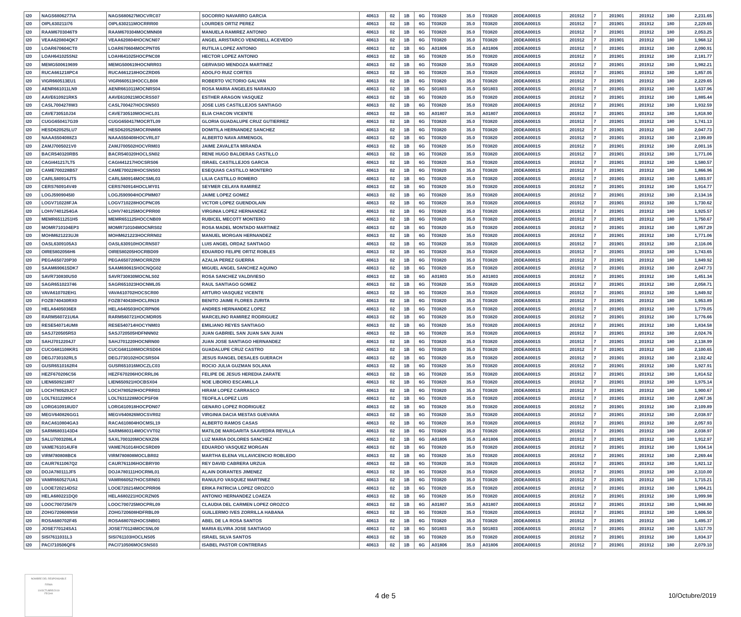| I20 | NAGS6806277IA | NAGS680627MOCVRC07 | SOCORRO NAVARRO GARCIA | 40613 | 02 | 1B | 6G | T03820 | 35.0 | T03820 | 20DEA0001S | 201912 | 7 | 201901 | 201912 | 180 | 2,231.65 |
| I20 | OIPL630211I76 | OIPL630211MOCRRR00 | LOURDES ORTIZ PEREZ | 40613 | 02 | 1B | 6G | T03820 | 35.0 | T03820 | 20DEA0001S | 201912 | 7 | 201901 | 201912 | 180 | 2,229.65 |
| I20 | RAAM6703046T9 | RAAM670304MOCMNN08 | MANUELA RAMIREZ ANTONIO | 40613 | 02 | 1B | 6G | T03820 | 35.0 | T03820 | 20DEA0001S | 201912 | 7 | 201901 | 201912 | 180 | 2,053.25 |
| I20 | VEAA620804QK7 | VEAA620804HOCNCN07 | ANGEL ARISTARCO VENDRELL ACEVEDO | 40613 | 02 | 1B | 6G | T03820 | 35.0 | T03820 | 20DEA0001S | 201912 | 7 | 201901 | 201912 | 180 | 1,968.12 |
| I20 | LOAR670604CT0 | LOAR670604MOCPNT05 | RUTILIA LOPEZ ANTONIO | 40613 | 02 | 1B | 6G | A01806 | 35.0 | A01806 | 20DEA0001S | 201912 | 7 | 201901 | 201912 | 180 | 2,090.91 |
| I20 | LOAH641025SN2 | LOAH641025HOCPNC08 | HECTOR LOPEZ ANTONIO | 40613 | 02 | 1B | 6G | T03820 | 35.0 | T03820 | 20DEA0001S | 201912 | 7 | 201901 | 201912 | 180 | 2,181.77 |
| I20 | MEMG500619699 | MEMG500619HOCNRR03 | GERVASIO MENDOZA MARTINEZ | 40613 | 02 | 1B | 6G | T03820 | 35.0 | T03820 | 20DEA0001S | 201912 | 7 | 201901 | 201912 | 180 | 1,982.21 |
| I20 | RUCA661218PC4 | RUCA661218HOCZRD05 | ADOLFO RUIZ CORTES | 40613 | 02 | 1B | 6G | T03820 | 35.0 | T03820 | 20DEA0001S | 201912 | 7 | 201901 | 201912 | 180 | 1,857.05 |
| I20 | VIGR660513EU1 | VIGR660513HOCCLB08 | ROBERTO VICTORIO GALVAN | 40613 | 02 | 1B | 6G | T03820 | 35.0 | T03820 | 20DEA0001S | 201912 | 7 | 201901 | 201912 | 180 | 2,229.65 |
| I20 | AENR661011LN9 | AENR661011MOCNRS04 | ROSA MARIA ANGELES NARANJO | 40613 | 02 | 1B | 6G | S01803 | 35.0 | S01803 | 20DEA0001S | 201912 | 7 | 201901 | 201912 | 180 | 1,637.96 |
| I20 | AAVE610921RK5 | AAVE610921MOCRSS07 | ESTHER ARAGON VASQUEZ | 40613 | 02 | 1B | 6G | T03820 | 35.0 | T03820 | 20DEA0001S | 201912 | 7 | 201901 | 201912 | 180 | 1,885.44 |
| I20 | CASL7004278W3 | CASL700427HOCSNS03 | JOSE LUIS CASTILLEJOS SANTIAGO | 40613 | 02 | 1B | 6G | T03820 | 35.0 | T03820 | 20DEA0001S | 201912 | 7 | 201901 | 201912 | 180 | 1,932.59 |
| I20 | CAVE730510J34 | CAVE730510MOCHCL01 | ELIA CHACON VICENTE | 40613 | 02 | 1B | 6G | A01807 | 35.0 | A01807 | 20DEA0001S | 201912 | 7 | 201901 | 201912 | 180 | 1,818.90 |
| I20 | CUGG650417G39 | CUGG650417MOCRTL09 | GLORIA GUADALUPE CRUZ GUTIERREZ | 40613 | 02 | 1B | 6G | T03820 | 35.0 | T03820 | 20DEA0001S | 201912 | 7 | 201901 | 201912 | 180 | 1,741.13 |
| I20 | HESD620525LU7 | HESD620525MOCRNM06 | DOMITILA HERNANDEZ SANCHEZ | 40613 | 02 | 1B | 6G | T03820 | 35.0 | T03820 | 20DEA0001S | 201912 | 7 | 201901 | 201912 | 180 | 2,047.73 |
| I20 | NAAA5504088Z3 | NAAA550408HOCVRL07 | ALBERTO NAVA ARMENGOL | 40613 | 02 | 1B | 6G | T03820 | 35.0 | T03820 | 20DEA0001S | 201912 | 7 | 201901 | 201912 | 180 | 2,199.89 |
| I20 | ZAMJ7005021V0 | ZAMJ700502HOCVRM03 | JAIME ZAVALETA MIRANDA | 40613 | 02 | 1B | 6G | T03820 | 35.0 | T03820 | 20DEA0001S | 201912 | 7 | 201901 | 201912 | 180 | 2,001.16 |
| I20 | BACR540320RB5 | BACR540320HOCLSN02 | RENE HUGO BALDERAS CASTILLO | 40613 | 02 | 1B | 6G | T03820 | 35.0 | T03820 | 20DEA0001S | 201912 | 7 | 201901 | 201912 | 180 | 1,771.06 |
| I20 | CAGI441217LT5 | CAGI441217HOCSRS06 | ISRAEL CASTILLEJOS GARCIA | 40613 | 02 | 1B | 6G | T03820 | 35.0 | T03820 | 20DEA0001S | 201912 | 7 | 201901 | 201912 | 180 | 1,580.57 |
| I20 | CAME700228B57 | CAME700228HOCSNS03 | ESEQUIAS CASTILLO MONTERO | 40613 | 02 | 1B | 6G | T03820 | 35.0 | T03820 | 20DEA0001S | 201912 | 7 | 201901 | 201912 | 180 | 1,866.96 |
| I20 | CARL580914JT5 | CARL580914MOCSML03 | LILIA CASTILLO ROMERO | 40613 | 02 | 1B | 6G | T03820 | 35.0 | T03820 | 20DEA0001S | 201912 | 7 | 201901 | 201912 | 180 | 1,693.97 |
| I20 | CERS760914V49 | CERS760914HOCLMY01 | SEYMER CELAYA RAMIREZ | 40613 | 02 | 1B | 6G | T03820 | 35.0 | T03820 | 20DEA0001S | 201912 | 7 | 201901 | 201912 | 180 | 1,914.77 |
| I20 | LOGJ5909045I0 | LOGJ590904HOCPMM07 | JAIME LOPEZ GOMEZ | 40613 | 02 | 1B | 6G | T03820 | 35.0 | T03820 | 20DEA0001S | 201912 | 7 | 201901 | 201912 | 180 | 2,134.16 |
| I20 | LOGV710228FJA | LOGV710228HOCPNC05 | VICTOR LOPEZ GUENDOLAIN | 40613 | 02 | 1B | 6G | T03820 | 35.0 | T03820 | 20DEA0001S | 201912 | 7 | 201901 | 201912 | 180 | 1,730.62 |
| I20 | LOHV7401254GA | LOHV740125MOCPRR00 | VIRGINIA LOPEZ HERNANDEZ | 40613 | 02 | 1B | 6G | T03820 | 35.0 | T03820 | 20DEA0001S | 201912 | 7 | 201901 | 201912 | 180 | 1,925.57 |
| I20 | MEMR6511251H5 | MEMR651125HOCCNB09 | RUBICEL MECOTT MONTERO | 40613 | 02 | 1B | 6G | T03820 | 35.0 | T03820 | 20DEA0001S | 201912 | 7 | 201901 | 201912 | 180 | 1,750.67 |
| I20 | MOMR710104EP3 | MOMR710104MOCNRS02 | ROSA MADEL MONTADO MARTINEZ | 40613 | 02 | 1B | 6G | T03820 | 35.0 | T03820 | 20DEA0001S | 201912 | 7 | 201901 | 201912 | 180 | 1,957.29 |
| I20 | MOHM621223UJ8 | MOHM621223HOCRRN02 | MANUEL MORGAN HERNANDEZ | 40613 | 02 | 1B | 6G | T03820 | 35.0 | T03820 | 20DEA0001S | 201912 | 7 | 201901 | 201912 | 180 | 1,771.06 |
| I20 | OASL6309105A3 | OASL630910HOCRNS07 | LUIS ANGEL ORDAZ SANTIAGO | 40613 | 02 | 1B | 6G | T03820 | 35.0 | T03820 | 20DEA0001S | 201912 | 7 | 201901 | 201912 | 180 | 2,116.06 |
| I20 | OIRE5802056H6 | OIRE580205HOCRBD09 | EDUARDO FELIPE ORTIZ ROBLES | 40613 | 02 | 1B | 6G | T03820 | 35.0 | T03820 | 20DEA0001S | 201912 | 7 | 201901 | 201912 | 180 | 1,743.65 |
| I20 | PEGA650720P30 | PEGA650720MOCRRZ09 | AZALIA PEREZ GUERRA | 40613 | 02 | 1B | 6G | T03820 | 35.0 | T03820 | 20DEA0001S | 201912 | 7 | 201901 | 201912 | 180 | 1,849.92 |
| I20 | SAAM690615DK7 | SAAM690615HOCNQG02 | MIGUEL ANGEL SANCHEZ AQUINO | 40613 | 02 | 1B | 6G | T03820 | 35.0 | T03820 | 20DEA0001S | 201912 | 7 | 201901 | 201912 | 180 | 2,047.73 |
| I20 | SAVR730830US0 | SAVR730830MOCNLS02 | ROSA SANCHEZ VALDIVIESO | 40613 | 02 | 1B | 6G | A01803 | 35.0 | A01803 | 20DEA0001S | 201912 | 7 | 201901 | 201912 | 180 | 1,451.34 |
| I20 | SAGR651023746 | SAGR651023HOCNML05 | RAUL SANTIAGO GOMEZ | 40613 | 02 | 1B | 6G | T03820 | 35.0 | T03820 | 20DEA0001S | 201912 | 7 | 201901 | 201912 | 180 | 2,058.71 |
| I20 | VAVA610702EH1 | VAVA610702HOCSCR00 | ARTURO VASQUEZ VICENTE | 40613 | 02 | 1B | 6G | T03820 | 35.0 | T03820 | 20DEA0001S | 201912 | 7 | 201901 | 201912 | 180 | 1,849.92 |
| I20 | FOZB740430RX0 | FOZB740430HOCLRN19 | BENITO JAIME FLORES ZURITA | 40613 | 02 | 1B | 6G | T03820 | 35.0 | T03820 | 20DEA0001S | 201912 | 7 | 201901 | 201912 | 180 | 1,953.89 |
| I20 | HELA6405036E8 | HELA640503HOCRPN06 | ANDRES HERNANDEZ LOPEZ | 40613 | 02 | 1B | 6G | T03820 | 35.0 | T03820 | 20DEA0001S | 201912 | 7 | 201901 | 201912 | 180 | 1,779.05 |
| I20 | RARM560721U6A | RARM560721HOCMDR05 | MARCELINO RAMIREZ RODRIGUEZ | 40613 | 02 | 1B | 6G | T03820 | 35.0 | T03820 | 20DEA0001S | 201912 | 7 | 201901 | 201912 | 180 | 1,776.66 |
| I20 | RESE540714UM8 | RESE540714HOCYNM03 | EMILIANO REYES SANTIAGO | 40613 | 02 | 1B | 6G | T03820 | 35.0 | T03820 | 20DEA0001S | 201912 | 7 | 201901 | 201912 | 180 | 1,834.58 |
| I20 | SASJ720505R53 | SASJ720505HDFNNN02 | JUAN GABRIEL SAN JUAN SAN JUAN | 40613 | 02 | 1B | 6G | T03820 | 35.0 | T03820 | 20DEA0001S | 201912 | 7 | 201901 | 201912 | 180 | 2,024.76 |
| I20 | SAHJ7012204J7 | SAHJ701220HOCNRN00 | JUAN JOSE SANTIAGO HERNANDEZ | 40613 | 02 | 1B | 6G | T03820 | 35.0 | T03820 | 20DEA0001S | 201912 | 7 | 201901 | 201912 | 180 | 2,138.99 |
| I20 | CUCG681108KR1 | CUCG681108MOCRSD04 | GUADALUPE CRUZ CASTRO | 40613 | 02 | 1B | 6G | T03820 | 35.0 | T03820 | 20DEA0001S | 201912 | 7 | 201901 | 201912 | 180 | 2,100.65 |
| I20 | DEGJ730102RL5 | DEGJ730102HOCSRS04 | JESUS RANGEL DESALES GUERACH | 40613 | 02 | 1B | 6G | T03820 | 35.0 | T03820 | 20DEA0001S | 201912 | 7 | 201901 | 201912 | 180 | 2,102.42 |
| I20 | GUSR6510162R4 | GUSR651016MOCZLC03 | ROCIO JULIA GUZMAN SOLANA | 40613 | 02 | 1B | 6G | T03820 | 35.0 | T03820 | 20DEA0001S | 201912 | 7 | 201901 | 201912 | 180 | 1,927.91 |
| I20 | HEZF670206C56 | HEZF670206HOCRRL06 | FELIPE DE JESUS HEREDIA ZARATE | 40613 | 02 | 1B | 6G | T03820 | 35.0 | T03820 | 20DEA0001S | 201912 | 7 | 201901 | 201912 | 180 | 1,814.52 |
| I20 | LIEN6509218R7 | LIEN650921HOCBSX04 | NOE LIBORIO ESCAMILLA | 40613 | 02 | 1B | 6G | T03820 | 35.0 | T03820 | 20DEA0001S | 201912 | 7 | 201901 | 201912 | 180 | 1,975.14 |
| I20 | LOCH780529JC7 | LOCH780529HOCPRR03 | HIRAM LOPEZ CARRASCO | 40613 | 02 | 1B | 6G | T03820 | 35.0 | T03820 | 20DEA0001S | 201912 | 7 | 201901 | 201912 | 180 | 1,900.67 |
| I20 | LOLT6312289C4 | LOLT631228MOCPSF08 | TEOFILA LOPEZ LUIS | 40613 | 02 | 1B | 6G | T03820 | 35.0 | T03820 | 20DEA0001S | 201912 | 7 | 201901 | 201912 | 180 | 2,067.36 |
| I20 | LORG610918UD7 | LORG610918HOCPDN07 | GENARO LOPEZ RODRIGUEZ | 40613 | 02 | 1B | 6G | T03820 | 35.0 | T03820 | 20DEA0001S | 201912 | 7 | 201901 | 201912 | 180 | 2,109.89 |
| I20 | MEGV640826GG1 | MEGV640826MOCSVR02 | VIRGINIA DACIA MESTAS GUEVARA | 40613 | 02 | 1B | 6G | T03820 | 35.0 | T03820 | 20DEA0001S | 201912 | 7 | 201901 | 201912 | 180 | 2,038.97 |
| I20 | RACA610804GA3 | RACA610804HOCMSL19 | ALBERTO RAMOS CASAS | 40613 | 02 | 1B | 6G | T03820 | 35.0 | T03820 | 20DEA0001S | 201912 | 7 | 201901 | 201912 | 180 | 2,057.93 |
| I20 | SARM6803143D4 | SARM680314MOCVVT02 | MATILDE MARGARITA SAAVEDRA REVILLA | 40613 | 02 | 1B | 6G | T03820 | 35.0 | T03820 | 20DEA0001S | 201912 | 7 | 201901 | 201912 | 180 | 2,038.97 |
| I20 | SALU7003208L4 | SAXL700320MOCNXZ06 | LUZ MARIA DOLORES SANCHEZ | 40613 | 02 | 1B | 6G | A01806 | 35.0 | A01806 | 20DEA0001S | 201912 | 7 | 201901 | 201912 | 180 | 1,912.97 |
| I20 | VAME761014UF8 | VAME761014HOCSRD09 | EDUARDO VASQUEZ MORGAN | 40613 | 02 | 1B | 6G | T03820 | 35.0 | T03820 | 20DEA0001S | 201912 | 7 | 201901 | 201912 | 180 | 1,934.14 |
| I20 | VIRM780808BC6 | VIRM780808MOCLBR02 | MARTHA ELENA VILLAVICENCIO ROBLEDO | 40613 | 02 | 1B | 6G | T03820 | 35.0 | T03820 | 20DEA0001S | 201912 | 7 | 201901 | 201912 | 180 | 2,269.44 |
| I20 | CAUR7611067Q2 | CAUR761106HOCBRY00 | REY DAVID CABRERA URZUA | 40613 | 02 | 1B | 6G | T03820 | 35.0 | T03820 | 20DEA0001S | 201912 | 7 | 201901 | 201912 | 180 | 1,821.12 |
| I20 | DOJA780111JF5 | DOJA780111HOCRML01 | ALAIN DORANTES JIMENEZ | 40613 | 02 | 1B | 6G | T03820 | 35.0 | T03820 | 20DEA0001S | 201912 | 7 | 201901 | 201912 | 180 | 2,310.00 |
| I20 | VAMR660527UA1 | VAMR660527HOCSRN03 | RANULFO VASQUEZ MARTINEZ | 40613 | 02 | 1B | 6G | T03820 | 35.0 | T03820 | 20DEA0001S | 201912 | 7 | 201901 | 201912 | 180 | 1,715.21 |
| I20 | LOOE720214DS2 | LOOE720214MOCPRR06 | ERIKA PATRICIA LOPEZ OROZCO | 40613 | 02 | 1B | 6G | T03820 | 35.0 | T03820 | 20DEA0001S | 201912 | 7 | 201901 | 201912 | 180 | 1,904.21 |
| I20 | HELA680221DQ0 | HELA680221HOCRZN05 | ANTONIO HERNANDEZ LOAEZA | 40613 | 02 | 1B | 6G | T03820 | 35.0 | T03820 | 20DEA0001S | 201912 | 7 | 201901 | 201912 | 180 | 1,999.98 |
| I20 | LOOC700725679 | LOOC700725MOCPRL09 | CLAUDIA DEL CARMEN LOPEZ OROZCO | 40613 | 02 | 1B | 6G | A01807 | 35.0 | A01807 | 20DEA0001S | 201912 | 7 | 201901 | 201912 | 180 | 1,948.80 |
| I20 | ZOHG720608NS8 | ZOHG720608HDFRBL09 | GUILLERMO IVES ZORRILLA HABANA | 40613 | 02 | 1B | 6G | T03820 | 35.0 | T03820 | 20DEA0001S | 201912 | 7 | 201901 | 201912 | 180 | 1,606.50 |
| I20 | ROSA680702F45 | ROSA680702HOCSNB01 | ABEL DE LA ROSA SANTOS | 40613 | 02 | 1B | 6G | T03820 | 35.0 | T03820 | 20DEA0001S | 201912 | 7 | 201901 | 201912 | 180 | 1,495.37 |
| I20 | JOSE770124SA1 | JOSE770124MOCSNL00 | MARIA ELVIRA JOSE SANTIAGO | 40613 | 02 | 1B | 6G | S01803 | 35.0 | S01803 | 20DEA0001S | 201912 | 7 | 201901 | 201912 | 180 | 1,517.70 |
| I20 | SISI7611031L3 | SISI761103HOCLNS05 | ISRAEL SILVA SANTOS | 40613 | 02 | 1B | 6G | T03820 | 35.0 | T03820 | 20DEA0001S | 201912 | 7 | 201901 | 201912 | 180 | 1,834.37 |
| I20 | PACI710506QF6 | PACI710506MOCSNS03 | ISABEL PASTOR CONTRERAS | 40613 | 02 | 1B | 6G | A01806 | 35.0 | A01806 | 20DEA0001S | 201912 | 7 | 201901 | 201912 | 180 | 2,079.10 |
NOMBRE DEL RESPONSABLE
FIRMA
10/OCTUBRE/2019
FECHA
4 de 5
10/Octubre/2019